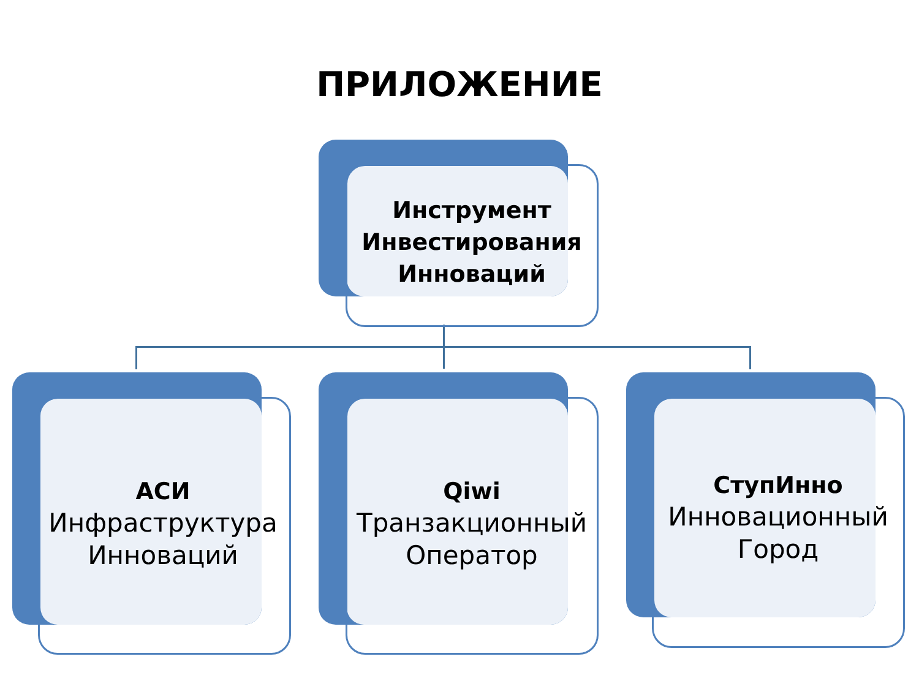ПРИЛОЖЕНИЕ
Инструмент
Инвестирования
Инноваций
АСИ
Инфраструктура
Инноваций
Qiwi
Транзакционный
Оператор
СтупИнно
Инновационный
Город